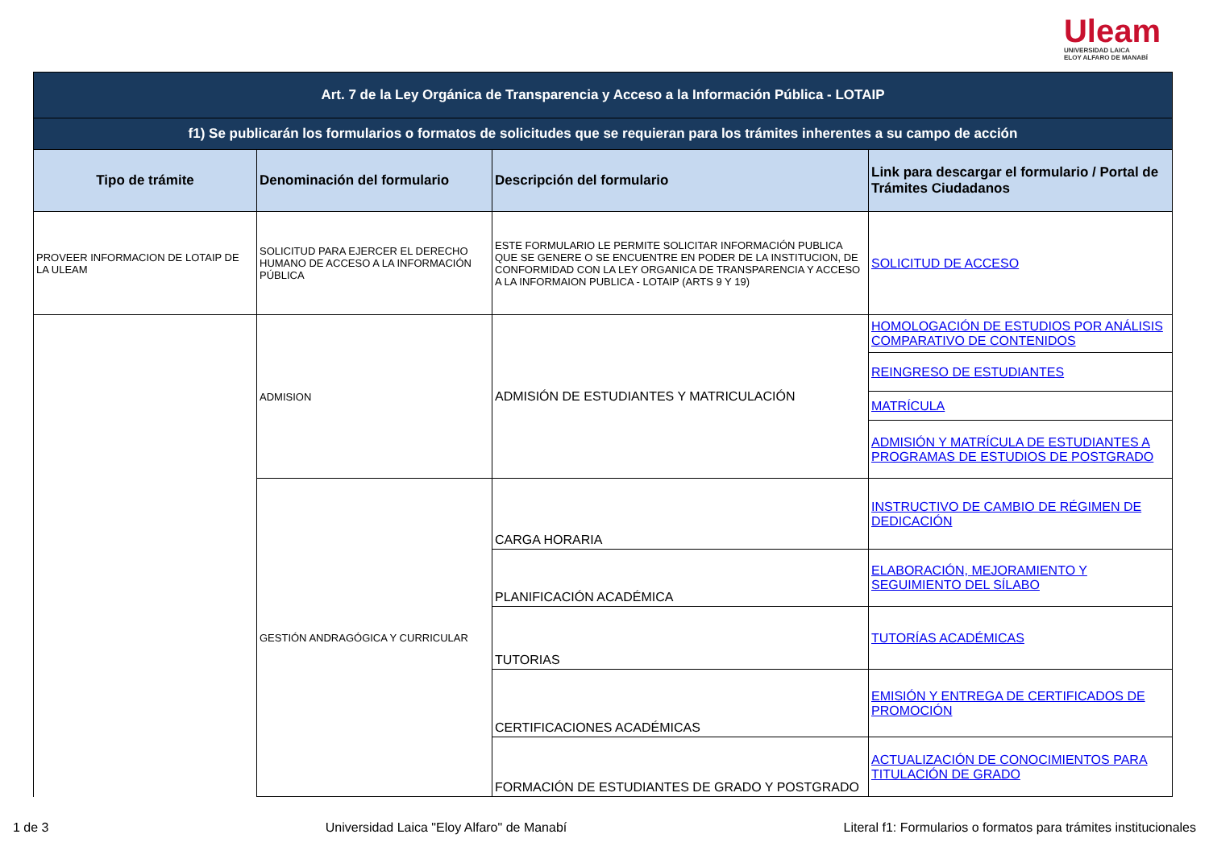Uleam
UNIVERSIDAD LAICA
ELOY ALFARO DE MANABÍ
| Art. 7 de la Ley Orgánica de Transparencia y Acceso a la Información Pública - LOTAIP | | | |
| f1) Se publicarán los formularios o formatos de solicitudes que se requieran para los trámites inherentes a su campo de acción | | | |
| Tipo de trámite | Denominación del formulario | Descripción del formulario | Link para descargar el formulario / Portal de Trámites Ciudadanos |
| PROVEER INFORMACION DE LOTAIP DE LA ULEAM | SOLICITUD PARA EJERCER EL DERECHO HUMANO DE ACCESO A LA INFORMACIÓN PÚBLICA | ESTE FORMULARIO LE PERMITE SOLICITAR INFORMACIÓN PUBLICA QUE SE GENERE O SE ENCUENTRE EN PODER DE LA INSTITUCION, DE CONFORMIDAD CON LA LEY ORGANICA DE TRANSPARENCIA Y ACCESO A LA INFORMAION PUBLICA - LOTAIP (ARTS 9 Y 19) | SOLICITUD DE ACCESO |
| | ADMISION | ADMISIÓN DE ESTUDIANTES Y MATRICULACIÓN | HOMOLOGACIÓN DE ESTUDIOS POR ANÁLISIS COMPARATIVO DE CONTENIDOS |
| | | | REINGRESO DE ESTUDIANTES |
| | | | MATRÍCULA |
| | | | ADMISIÓN Y MATRÍCULA DE ESTUDIANTES A PROGRAMAS DE ESTUDIOS DE POSTGRADO |
| | GESTIÓN ANDRAGÓGICA Y CURRICULAR | CARGA HORARIA | INSTRUCTIVO DE CAMBIO DE RÉGIMEN DE DEDICACIÓN |
| | | PLANIFICACIÓN ACADÉMICA | ELABORACIÓN, MEJORAMIENTO Y SEGUIMIENTO DEL SÍLABO |
| | | TUTORIAS | TUTORÍAS ACADÉMICAS |
| | | CERTIFICACIONES ACADÉMICAS | EMISIÓN Y ENTREGA DE CERTIFICADOS DE PROMOCIÓN |
| | | FORMACIÓN DE ESTUDIANTES DE GRADO Y POSTGRADO | ACTUALIZACIÓN DE CONOCIMIENTOS PARA TITULACIÓN DE GRADO |
1 de 3 Universidad Laica "Eloy Alfaro" de Manabí Literal f1: Formularios o formatos para trámites institucionales